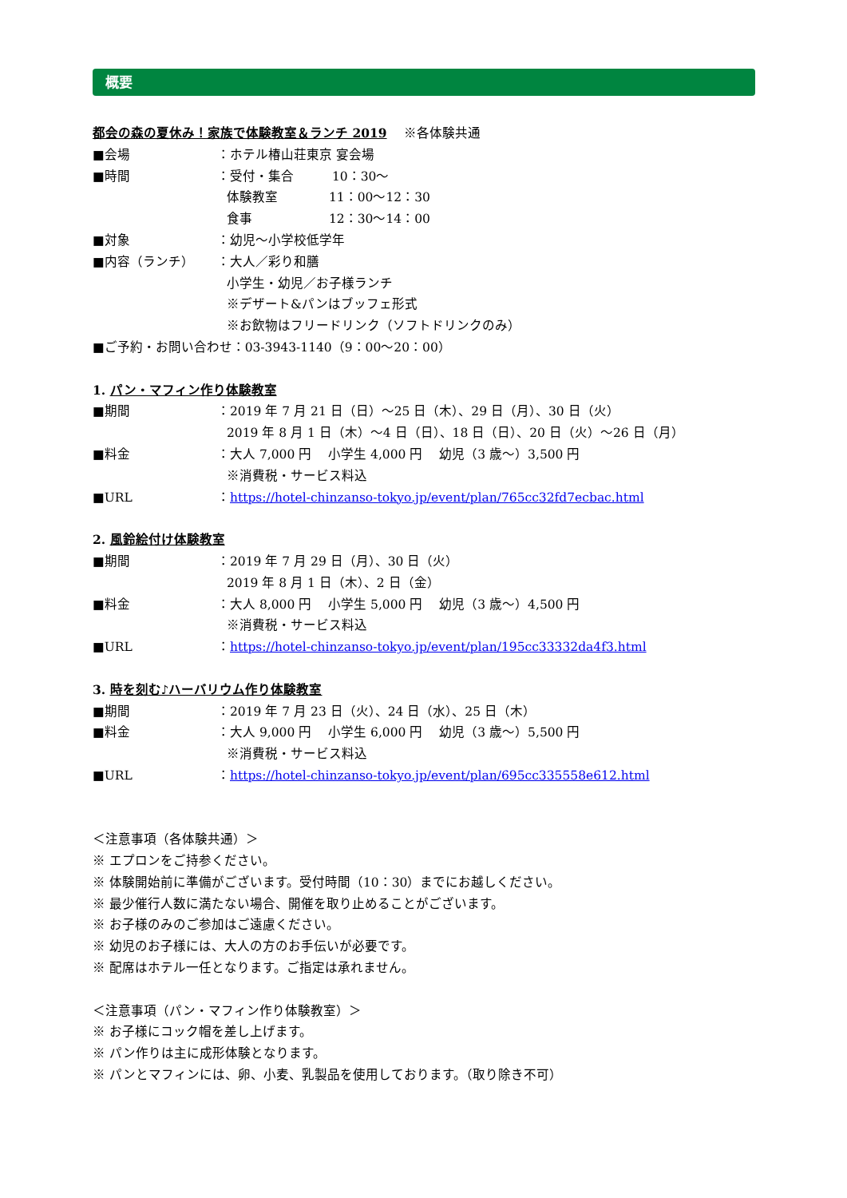概要
都会の森の夏休み！家族で体験教室＆ランチ 2019 　※各体験共通
■会場 ：ホテル椿山荘東京 宴会場
■時間 ：受付・集合　　　10：30～
体験教室　　　　11：00～12：30
食事　　　　　　12：30～14：00
■対象 ：幼児～小学校低学年
■内容（ランチ） ：大人／彩り和膳
小学生・幼児／お子様ランチ
※デザート&パンはブッフェ形式
※お飲物はフリードリンク（ソフトドリンクのみ）
■ご予約・お問い合わせ：03-3943-1140（9：00～20：00）
1. パン・マフィン作り体験教室
■期間 ：2019 年 7 月 21 日（日）～25 日（木）、29 日（月）、30 日（火）
2019 年 8 月 1 日（木）～4 日（日）、18 日（日）、20 日（火）～26 日（月）
■料金 ：大人 7,000 円　 小学生 4,000 円　 幼児（3 歳～）3,500 円
※消費税・サービス料込
■URL ：https://hotel-chinzanso-tokyo.jp/event/plan/765cc32fd7ecbac.html
2. 風鈴絵付け体験教室
■期間 ：2019 年 7 月 29 日（月）、30 日（火）
2019 年 8 月 1 日（木）、2 日（金）
■料金 ：大人 8,000 円　 小学生 5,000 円　 幼児（3 歳～）4,500 円
※消費税・サービス料込
■URL ：https://hotel-chinzanso-tokyo.jp/event/plan/195cc33332da4f3.html
3. 時を刻む♪ハーバリウム作り体験教室
■期間 ：2019 年 7 月 23 日（火）、24 日（水）、25 日（木）
■料金 ：大人 9,000 円　 小学生 6,000 円　 幼児（3 歳～）5,500 円
※消費税・サービス料込
■URL ：https://hotel-chinzanso-tokyo.jp/event/plan/695cc335558e612.html
＜注意事項（各体験共通）＞
※ エプロンをご持参ください。
※ 体験開始前に準備がございます。受付時間（10：30）までにお越しください。
※ 最少催行人数に満たない場合、開催を取り止めることがございます。
※ お子様のみのご参加はご遠慮ください。
※ 幼児のお子様には、大人の方のお手伝いが必要です。
※ 配席はホテル一任となります。ご指定は承れません。
＜注意事項（パン・マフィン作り体験教室）＞
※ お子様にコック帽を差し上げます。
※ パン作りは主に成形体験となります。
※ パンとマフィンには、卵、小麦、乳製品を使用しております。（取り除き不可）